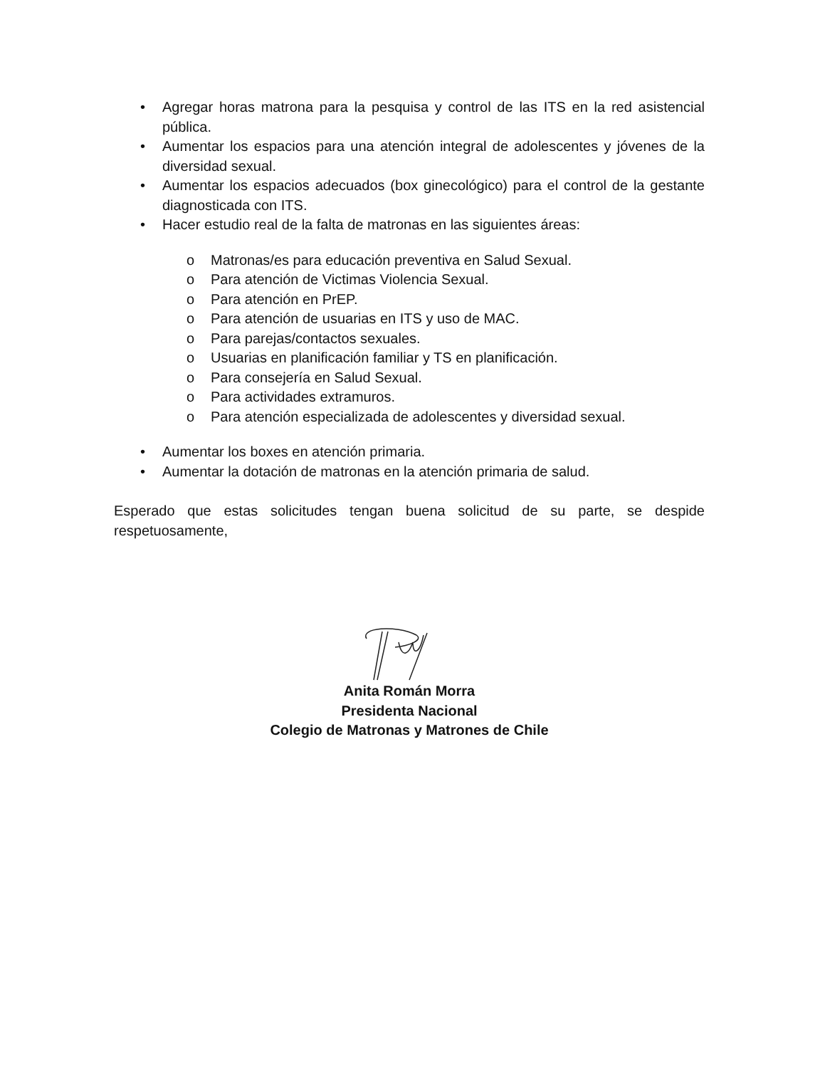• Agregar horas matrona para la pesquisa y control de las ITS en la red asistencial pública.
• Aumentar los espacios para una atención integral de adolescentes y jóvenes de la diversidad sexual.
• Aumentar los espacios adecuados (box ginecológico) para el control de la gestante diagnosticada con ITS.
• Hacer estudio real de la falta de matronas en las siguientes áreas:
o Matronas/es para educación preventiva en Salud Sexual.
o Para atención de Victimas Violencia Sexual.
o Para atención en PrEP.
o Para atención de usuarias en ITS y uso de MAC.
o Para parejas/contactos sexuales.
o Usuarias en planificación familiar y TS en planificación.
o Para consejería en Salud Sexual.
o Para actividades extramuros.
o Para atención especializada de adolescentes y diversidad sexual.
• Aumentar los boxes en atención primaria.
• Aumentar la dotación de matronas en la atención primaria de salud.
Esperado que estas solicitudes tengan buena solicitud de su parte, se despide respetuosamente,
Anita Román Morra
Presidenta Nacional
Colegio de Matronas y Matrones de Chile